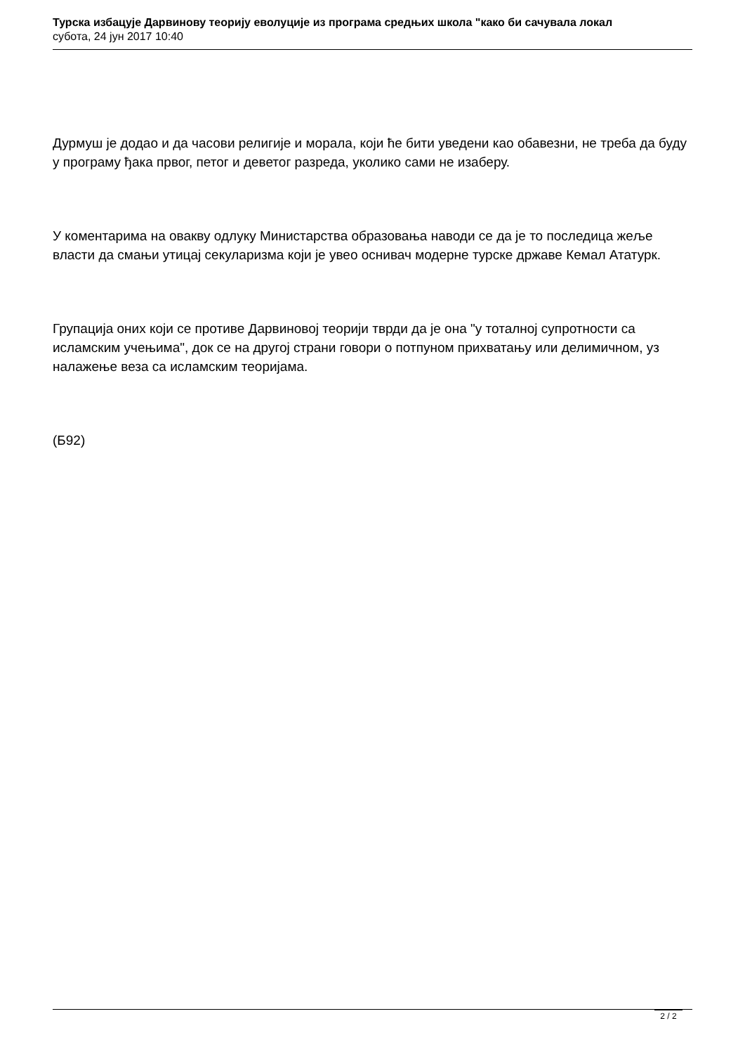Турска избацује Дарвинову теорију еволуције из програма средњих школа "како би сачувала локал
субота, 24 јун 2017 10:40
Дурмуш је додао и да часови религије и морала, који ће бити уведени као обавезни, не треба да буду у програму ђака првог, петог и деветог разреда, уколико сами не изаберу.
У коментарима на овакву одлуку Министарства образовања наводи се да је то последица жеље власти да смањи утицај секуларизма који је увео оснивач модерне турске државе Кемал Ататурк.
Групација оних који се противе Дарвиновој теорији тврди да је она "у тоталној супротности са исламским учењима", док се на другој страни говори о потпуном прихватању или делимичном, уз налажење веза са исламским теоријама.
(Б92)
2 / 2